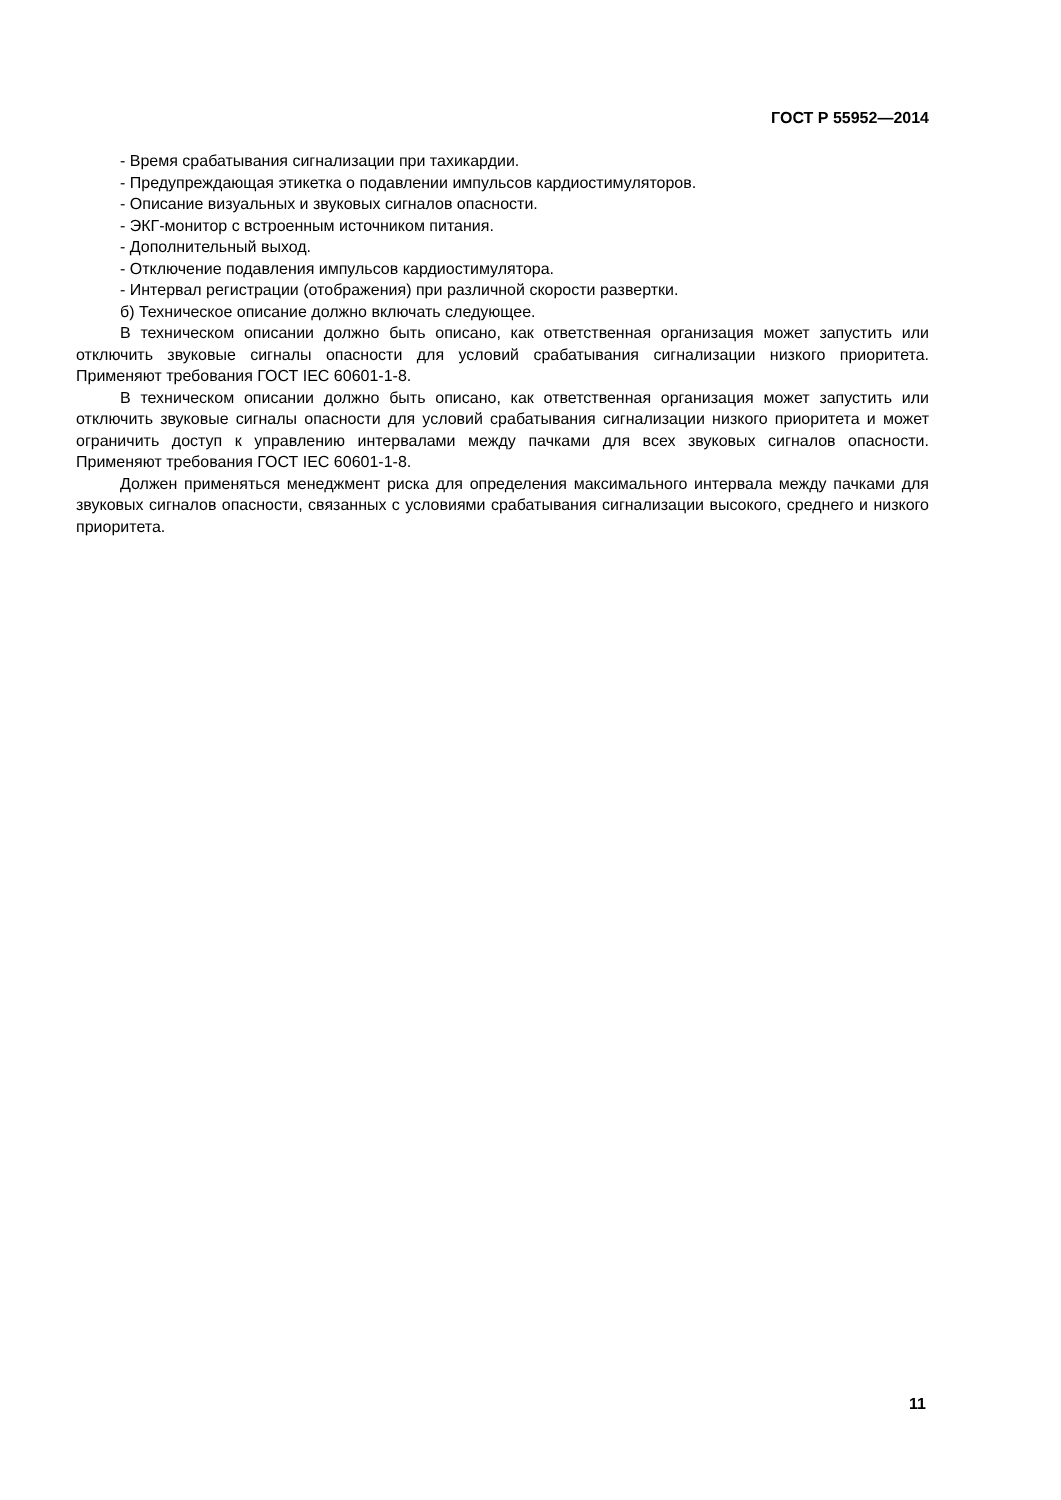ГОСТ Р 55952—2014
- Время срабатывания сигнализации при тахикардии.
- Предупреждающая этикетка о подавлении импульсов кардиостимуляторов.
- Описание визуальных и звуковых сигналов опасности.
- ЭКГ-монитор с встроенным источником питания.
- Дополнительный выход.
- Отключение подавления импульсов кардиостимулятора.
- Интервал регистрации (отображения) при различной скорости развертки.
б) Техническое описание должно включать следующее.
В техническом описании должно быть описано, как ответственная организация может запустить или отключить звуковые сигналы опасности для условий срабатывания сигнализации низкого приоритета. Применяют требования ГОСТ IEC 60601-1-8.
В техническом описании должно быть описано, как ответственная организация может запустить или отключить звуковые сигналы опасности для условий срабатывания сигнализации низкого приоритета и может ограничить доступ к управлению интервалами между пачками для всех звуковых сигналов опасности. Применяют требования ГОСТ IEC 60601-1-8.
Должен применяться менеджмент риска для определения максимального интервала между пачками для звуковых сигналов опасности, связанных с условиями срабатывания сигнализации высокого, среднего и низкого приоритета.
11